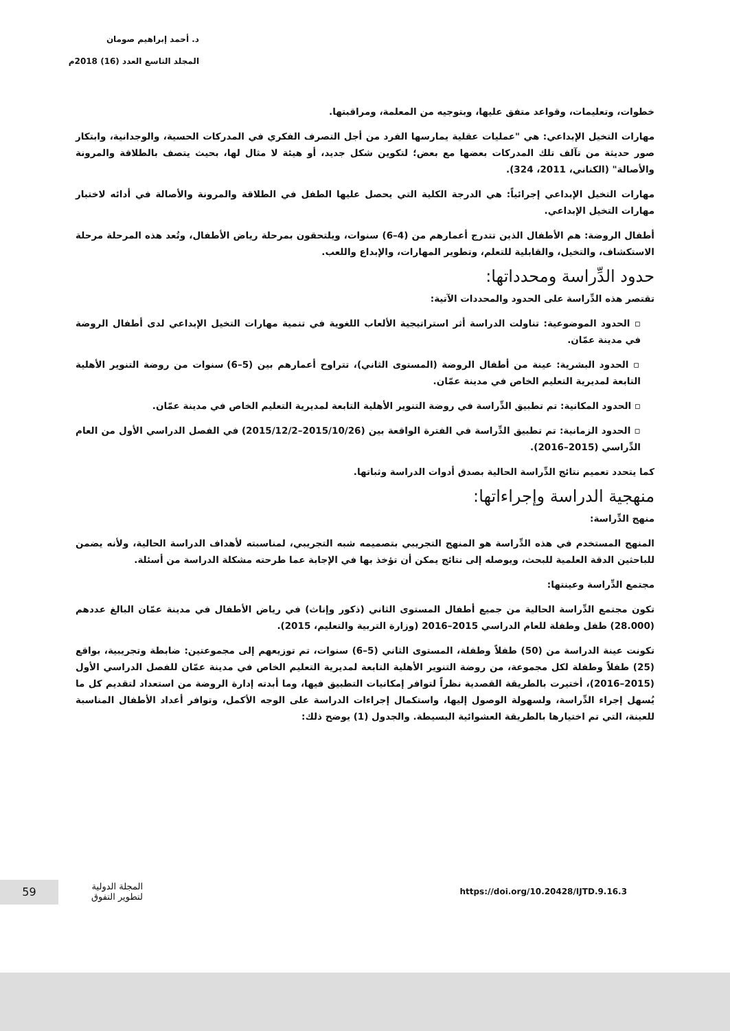د. أحمد إبراهيم صومان
المجلد التاسع العدد (16) 2018م
خطوات، وتعليمات، وقواعد متفق عليها، وبتوجيه من المعلمة، ومراقبتها.
مهارات التخيل الإبداعي: هي "عمليات عقلية يمارسها الفرد من أجل التصرف الفكري في المدركات الحسية، والوجدانية، وابتكار صور حديثة من تآلف تلك المدركات بعضها مع بعض؛ لتكوين شكل جديد، أو هيئة لا مثال لها، بحيث يتصف بالطلاقة والمرونة والأصالة" (الكناني، 2011، 324).
مهارات التخيل الإبداعي إجرائياً: هي الدرجة الكلية التي يحصل عليها الطفل في الطلاقة والمرونة والأصالة في أدائه لاختبار مهارات التخيل الإبداعي.
أطفال الروضة: هم الأطفال الذين تتدرج أعمارهم من (4–6) سنوات، ويلتحقون بمرحلة رياض الأطفال، وتُعد هذه المرحلة مرحلة الاستكشاف، والتخيل، والقابلية للتعلم، وتطوير المهارات، والإبداع واللعب.
حدود الدِّراسة ومحدداتها:
تقتصر هذه الدِّراسة على الحدود والمحددات الآتية:
▫ الحدود الموضوعية: تناولت الدراسة أثر استراتيجية الألعاب اللغوية في تنمية مهارات التخيل الإبداعي لدى أطفال الروضة في مدينة عمّان.
▫ الحدود البشرية: عينة من أطفال الروضة (المستوى الثاني)، تتراوح أعمارهم بين (5–6) سنوات من روضة التنوير الأهلية التابعة لمديرية التعليم الخاص في مدينة عمّان.
▫ الحدود المكانية: تم تطبيق الدِّراسة في روضة التنوير الأهلية التابعة لمديرية التعليم الخاص في مدينة عمّان.
▫ الحدود الزمانية: تم تطبيق الدِّراسة في الفترة الواقعة بين (2015/10/26–2015/12/2) في الفصل الدراسي الأول من العام الدِّراسي (2015–2016).
كما يتحدد تعميم نتائج الدِّراسة الحالية بصدق أدوات الدراسة وثباتها.
منهجية الدراسة وإجراءاتها:
منهج الدِّراسة:
المنهج المستخدم في هذه الدِّراسة هو المنهج التجريبي بتصميمه شبه التجريبي، لمناسبته لأهداف الدراسة الحالية، ولأنه يضمن للباحثين الدقة العلمية للبحث، ويوصله إلى نتائج يمكن أن تؤخذ بها في الإجابة عما طرحته مشكلة الدراسة من أسئلة.
مجتمع الدِّراسة وعينتها:
تكون مجتمع الدِّراسة الحالية من جميع أطفال المستوى الثاني (ذكور وإناث) في رياض الأطفال في مدينة عمّان البالغ عددهم (28.000) طفل وطفلة للعام الدراسي 2015–2016 (وزارة التربية والتعليم، 2015).
تكونت عينة الدراسة من (50) طفلاً وطفلة، المستوى الثاني (5–6) سنوات، تم توزيعهم إلى مجموعتين: ضابطة وتجريبية، بواقع (25) طفلاً وطفلة لكل مجموعة، من روضة التنوير الأهلية التابعة لمديرية التعليم الخاص في مدينة عمّان للفصل الدراسي الأول (2015–2016)، أختيرت بالطريقة القصدية نظراً لتوافر إمكانيات التطبيق فيها، وما أبدته إدارة الروضة من استعداد لتقديم كل ما يُسهل إجراء الدِّراسة، ولسهولة الوصول إليها، واستكمال إجراءات الدراسة على الوجه الأكمل، وتوافر أعداد الأطفال المناسبة للعينة، التي تم اختيارها بالطريقة العشوائية البسيطة. والجدول (1) يوضح ذلك:
59
المجلة الدولية
لتطوير التفوق
https://doi.org/10.20428/IJTD.9.16.3